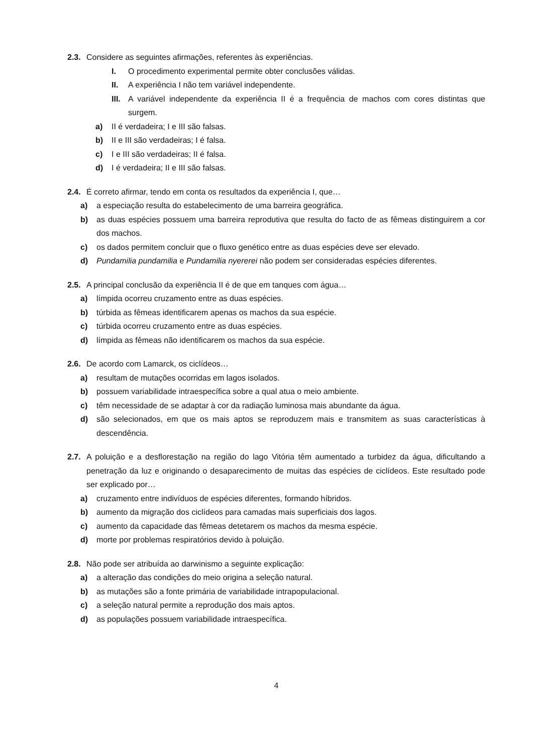2.3.
Considere as seguintes afirmações, referentes às experiências.
I. O procedimento experimental permite obter conclusões válidas.
II. A experiência I não tem variável independente.
III. A variável independente da experiência II é a frequência de machos com cores distintas que surgem.
a) II é verdadeira; I e III são falsas.
b) II e III são verdadeiras; I é falsa.
c) I e III são verdadeiras; II é falsa.
d) I é verdadeira; II e III são falsas.
2.4.
É correto afirmar, tendo em conta os resultados da experiência I, que…
a) a especiação resulta do estabelecimento de uma barreira geográfica.
b) as duas espécies possuem uma barreira reprodutiva que resulta do facto de as fêmeas distinguirem a cor dos machos.
c) os dados permitem concluir que o fluxo genético entre as duas espécies deve ser elevado.
d) Pundamilia pundamilia e Pundamilia nyererei não podem ser consideradas espécies diferentes.
2.5.
A principal conclusão da experiência II é de que em tanques com água…
a) límpida ocorreu cruzamento entre as duas espécies.
b) túrbida as fêmeas identificarem apenas os machos da sua espécie.
c) túrbida ocorreu cruzamento entre as duas espécies.
d) límpida as fêmeas não identificarem os machos da sua espécie.
2.6.
De acordo com Lamarck, os ciclídeos…
a) resultam de mutações ocorridas em lagos isolados.
b) possuem variabilidade intraespecífica sobre a qual atua o meio ambiente.
c) têm necessidade de se adaptar à cor da radiação luminosa mais abundante da água.
d) são selecionados, em que os mais aptos se reproduzem mais e transmitem as suas características à descendência.
2.7.
A poluição e a desflorestação na região do lago Vitória têm aumentado a turbidez da água, dificultando a penetração da luz e originando o desaparecimento de muitas das espécies de ciclídeos. Este resultado pode ser explicado por…
a) cruzamento entre indivíduos de espécies diferentes, formando híbridos.
b) aumento da migração dos ciclídeos para camadas mais superficiais dos lagos.
c) aumento da capacidade das fêmeas detetarem os machos da mesma espécie.
d) morte por problemas respiratórios devido à poluição.
2.8.
Não pode ser atribuída ao darwinismo a seguinte explicação:
a) a alteração das condições do meio origina a seleção natural.
b) as mutações são a fonte primária de variabilidade intrapopulacional.
c) a seleção natural permite a reprodução dos mais aptos.
d) as populações possuem variabilidade intraespecífica.
4